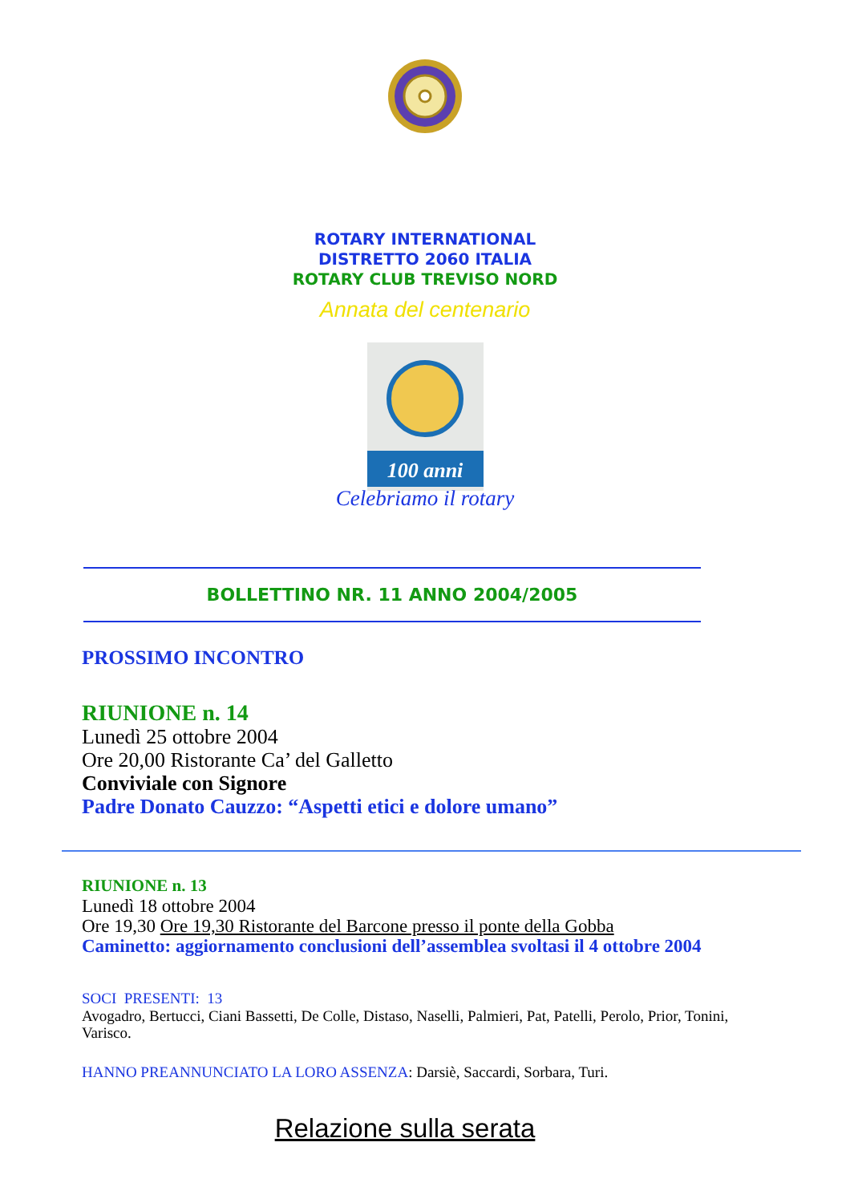ROTARY INTERNATIONAL
DISTRETTO 2060 ITALIA
ROTARY CLUB TREVISO NORD
Annata del centenario
100 anni
Celebriamo il rotary
BOLLETTINO NR. 11 ANNO 2004/2005
PROSSIMO INCONTRO
RIUNIONE n. 14
Lunedì 25 ottobre 2004
Ore 20,00 Ristorante Ca’ del Galletto
Conviviale con Signore
Padre Donato Cauzzo: “Aspetti etici e dolore umano”
RIUNIONE n. 13
Lunedì 18 ottobre 2004
Ore 19,30 Ore 19,30 Ristorante del Barcone presso il ponte della Gobba
Caminetto: aggiornamento conclusioni dell’assemblea svoltasi il 4 ottobre 2004
SOCI PRESENTI: 13
Avogadro, Bertucci, Ciani Bassetti, De Colle, Distaso, Naselli, Palmieri, Pat, Patelli, Perolo, Prior, Tonini, Varisco.
HANNO PREANNUNCIATO LA LORO ASSENZA: Darsiè, Saccardi, Sorbara, Turi.
Relazione sulla serata